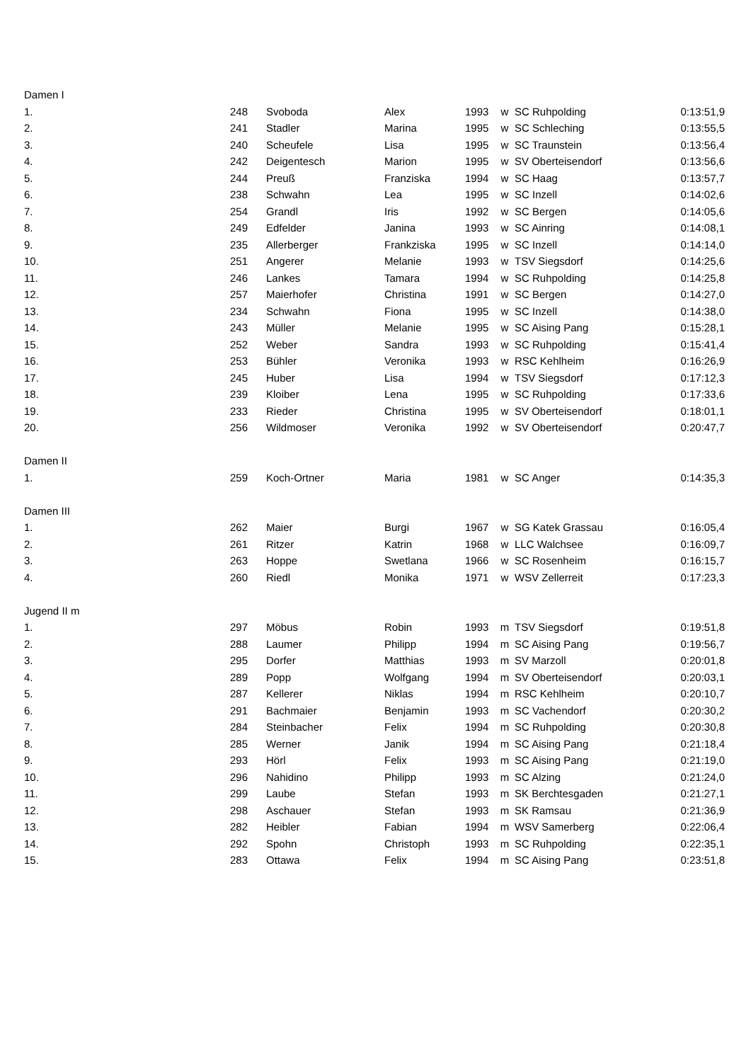| Damen I | | | | | | | |
| 1. | 248 | Svoboda | Alex | 1993 | w | SC Ruhpolding | 0:13:51,9 |
| 2. | 241 | Stadler | Marina | 1995 | w | SC Schleching | 0:13:55,5 |
| 3. | 240 | Scheufele | Lisa | 1995 | w | SC Traunstein | 0:13:56,4 |
| 4. | 242 | Deigentesch | Marion | 1995 | w | SV Oberteisendorf | 0:13:56,6 |
| 5. | 244 | Preuß | Franziska | 1994 | w | SC Haag | 0:13:57,7 |
| 6. | 238 | Schwahn | Lea | 1995 | w | SC Inzell | 0:14:02,6 |
| 7. | 254 | Grandl | Iris | 1992 | w | SC Bergen | 0:14:05,6 |
| 8. | 249 | Edfelder | Janina | 1993 | w | SC Ainring | 0:14:08,1 |
| 9. | 235 | Allerberger | Frankziska | 1995 | w | SC Inzell | 0:14:14,0 |
| 10. | 251 | Angerer | Melanie | 1993 | w | TSV Siegsdorf | 0:14:25,6 |
| 11. | 246 | Lankes | Tamara | 1994 | w | SC Ruhpolding | 0:14:25,8 |
| 12. | 257 | Maierhofer | Christina | 1991 | w | SC Bergen | 0:14:27,0 |
| 13. | 234 | Schwahn | Fiona | 1995 | w | SC Inzell | 0:14:38,0 |
| 14. | 243 | Müller | Melanie | 1995 | w | SC Aising Pang | 0:15:28,1 |
| 15. | 252 | Weber | Sandra | 1993 | w | SC Ruhpolding | 0:15:41,4 |
| 16. | 253 | Bühler | Veronika | 1993 | w | RSC Kehlheim | 0:16:26,9 |
| 17. | 245 | Huber | Lisa | 1994 | w | TSV Siegsdorf | 0:17:12,3 |
| 18. | 239 | Kloiber | Lena | 1995 | w | SC Ruhpolding | 0:17:33,6 |
| 19. | 233 | Rieder | Christina | 1995 | w | SV Oberteisendorf | 0:18:01,1 |
| 20. | 256 | Wildmoser | Veronika | 1992 | w | SV Oberteisendorf | 0:20:47,7 |
| Damen II | | | | | | | |
| 1. | 259 | Koch-Ortner | Maria | 1981 | w | SC Anger | 0:14:35,3 |
| Damen III | | | | | | | |
| 1. | 262 | Maier | Burgi | 1967 | w | SG Katek Grassau | 0:16:05,4 |
| 2. | 261 | Ritzer | Katrin | 1968 | w | LLC Walchsee | 0:16:09,7 |
| 3. | 263 | Hoppe | Swetlana | 1966 | w | SC Rosenheim | 0:16:15,7 |
| 4. | 260 | Riedl | Monika | 1971 | w | WSV Zellerreit | 0:17:23,3 |
| Jugend II m | | | | | | | |
| 1. | 297 | Möbus | Robin | 1993 | m | TSV Siegsdorf | 0:19:51,8 |
| 2. | 288 | Laumer | Philipp | 1994 | m | SC Aising Pang | 0:19:56,7 |
| 3. | 295 | Dorfer | Matthias | 1993 | m | SV Marzoll | 0:20:01,8 |
| 4. | 289 | Popp | Wolfgang | 1994 | m | SV Oberteisendorf | 0:20:03,1 |
| 5. | 287 | Kellerer | Niklas | 1994 | m | RSC Kehlheim | 0:20:10,7 |
| 6. | 291 | Bachmaier | Benjamin | 1993 | m | SC Vachendorf | 0:20:30,2 |
| 7. | 284 | Steinbacher | Felix | 1994 | m | SC Ruhpolding | 0:20:30,8 |
| 8. | 285 | Werner | Janik | 1994 | m | SC Aising Pang | 0:21:18,4 |
| 9. | 293 | Hörl | Felix | 1993 | m | SC Aising Pang | 0:21:19,0 |
| 10. | 296 | Nahidino | Philipp | 1993 | m | SC Alzing | 0:21:24,0 |
| 11. | 299 | Laube | Stefan | 1993 | m | SK Berchtesgaden | 0:21:27,1 |
| 12. | 298 | Aschauer | Stefan | 1993 | m | SK Ramsau | 0:21:36,9 |
| 13. | 282 | Heibler | Fabian | 1994 | m | WSV Samerberg | 0:22:06,4 |
| 14. | 292 | Spohn | Christoph | 1993 | m | SC Ruhpolding | 0:22:35,1 |
| 15. | 283 | Ottawa | Felix | 1994 | m | SC Aising Pang | 0:23:51,8 |